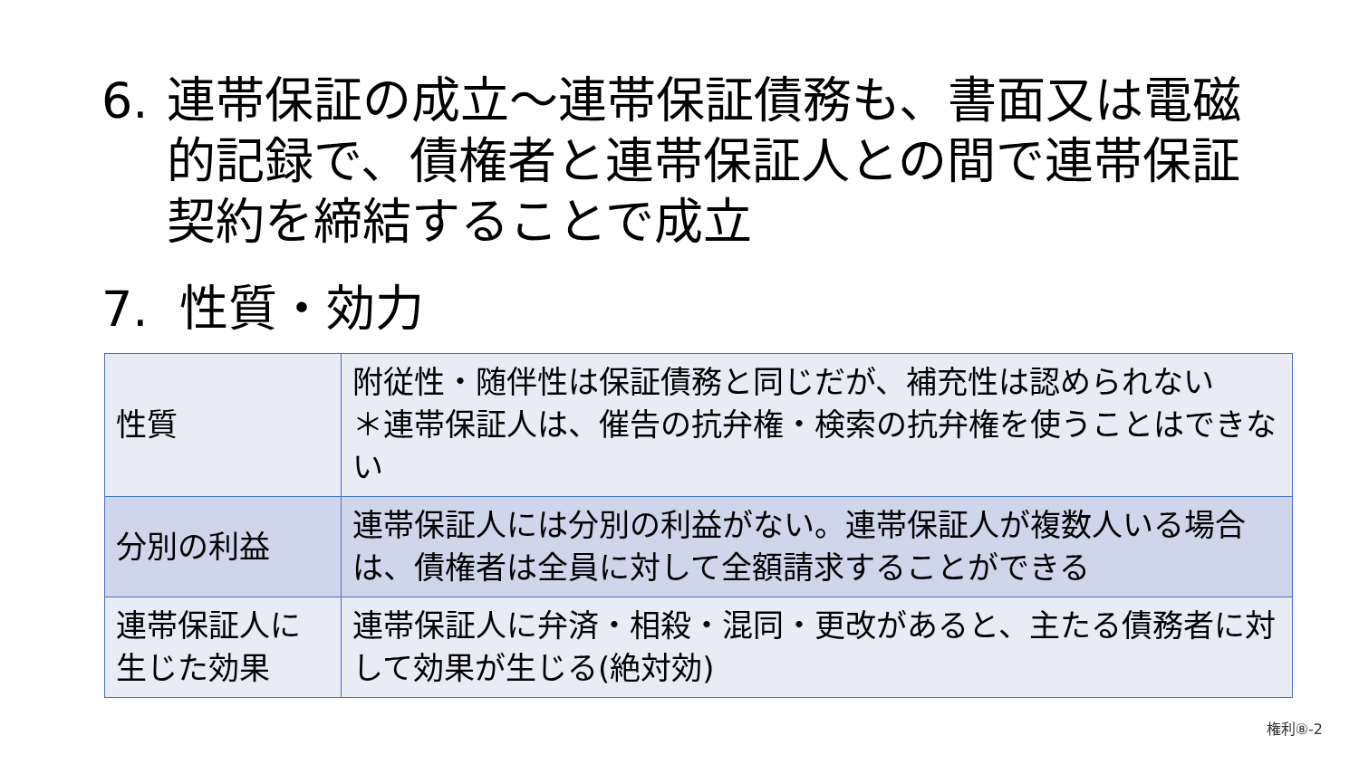6.
連帯保証の成立～連帯保証債務も、書面又は電磁的記録で、債権者と連帯保証人との間で連帯保証契約を締結することで成立
7. 性質・効力
| 性質 | 附従性・随伴性は保証債務と同じだが、補充性は認められない ＊連帯保証人は、催告の抗弁権・検索の抗弁権を使うことはできない |
| 分別の利益 | 連帯保証人には分別の利益がない。連帯保証人が複数人いる場合は、債権者は全員に対して全額請求することができる |
| 連帯保証人に生じた効果 | 連帯保証人に弁済・相殺・混同・更改があると、主たる債務者に対して効果が生じる(絶対効) |
権利⑧-2